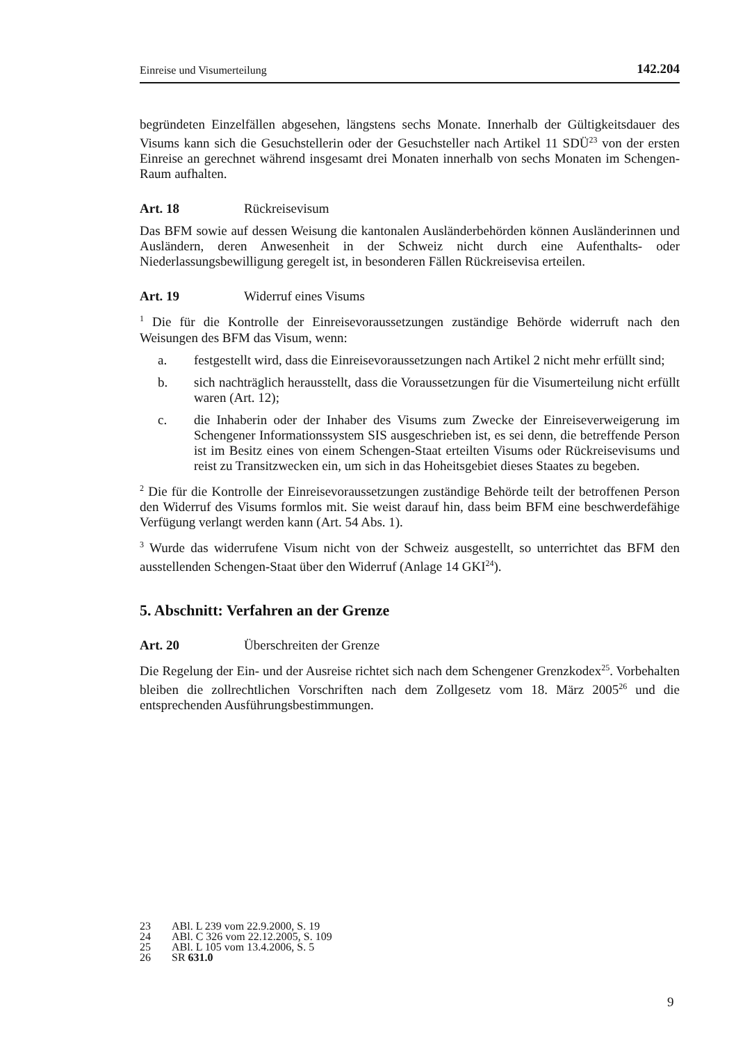Einreise und Visumerteilung 142.204
begründeten Einzelfällen abgesehen, längstens sechs Monate. Innerhalb der Gültigkeitsdauer des Visums kann sich die Gesuchstellerin oder der Gesuchsteller nach Artikel 11 SDÜ<sup>23</sup> von der ersten Einreise an gerechnet während insgesamt drei Monaten innerhalb von sechs Monaten im Schengen-Raum aufhalten.
Art. 18 Rückreisevisum
Das BFM sowie auf dessen Weisung die kantonalen Ausländerbehörden können Ausländerinnen und Ausländern, deren Anwesenheit in der Schweiz nicht durch eine Aufenthalts- oder Niederlassungsbewilligung geregelt ist, in besonderen Fällen Rückreisevisa erteilen.
Art. 19 Widerruf eines Visums
<sup>1</sup> Die für die Kontrolle der Einreisevoraussetzungen zuständige Behörde widerruft nach den Weisungen des BFM das Visum, wenn:
a. festgestellt wird, dass die Einreisevoraussetzungen nach Artikel 2 nicht mehr erfüllt sind;
b. sich nachträglich herausstellt, dass die Voraussetzungen für die Visumerteilung nicht erfüllt waren (Art. 12);
c. die Inhaberin oder der Inhaber des Visums zum Zwecke der Einreiseverweigerung im Schengener Informationssystem SIS ausgeschrieben ist, es sei denn, die betreffende Person ist im Besitz eines von einem Schengen-Staat erteilten Visums oder Rückreisevisums und reist zu Transitzwecken ein, um sich in das Hoheitsgebiet dieses Staates zu begeben.
<sup>2</sup> Die für die Kontrolle der Einreisevoraussetzungen zuständige Behörde teilt der betroffenen Person den Widerruf des Visums formlos mit. Sie weist darauf hin, dass beim BFM eine beschwerdefähige Verfügung verlangt werden kann (Art. 54 Abs. 1).
<sup>3</sup> Wurde das widerrufene Visum nicht von der Schweiz ausgestellt, so unterrichtet das BFM den ausstellenden Schengen-Staat über den Widerruf (Anlage 14 GKI<sup>24</sup>).
5. Abschnitt: Verfahren an der Grenze
Art. 20 Überschreiten der Grenze
Die Regelung der Ein- und der Ausreise richtet sich nach dem Schengener Grenzkodex<sup>25</sup>. Vorbehalten bleiben die zollrechtlichen Vorschriften nach dem Zollgesetz vom 18. März 2005<sup>26</sup> und die entsprechenden Ausführungsbestimmungen.
23 ABl. L 239 vom 22.9.2000, S. 19
24 ABl. C 326 vom 22.12.2005, S. 109
25 ABl. L 105 vom 13.4.2006, S. 5
26 SR 631.0
9